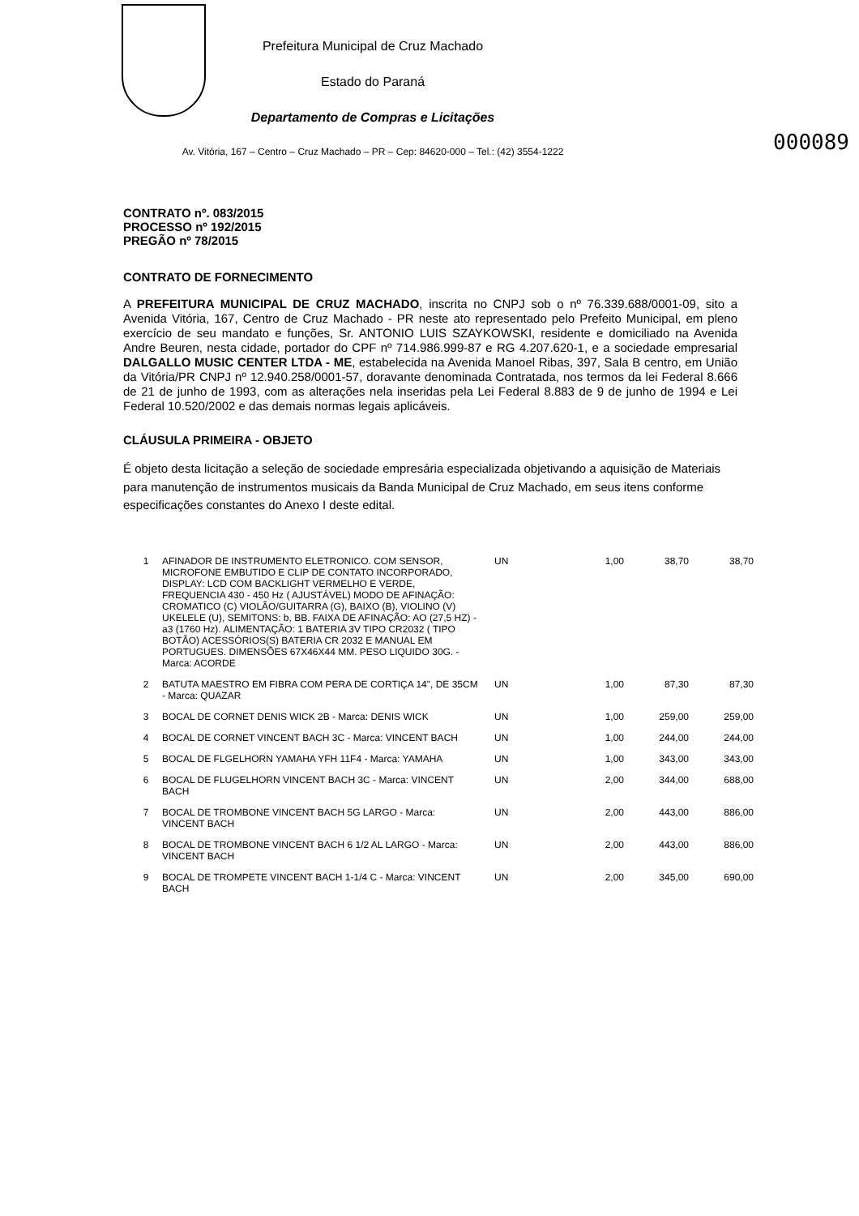Prefeitura Municipal de Cruz Machado
Estado do Paraná
Departamento de Compras e Licitações
000089
Av. Vitória, 167 – Centro – Cruz Machado – PR – Cep: 84620-000 – Tel.: (42) 3554-1222
CONTRATO nº. 083/2015
PROCESSO nº 192/2015
PREGÃO nº 78/2015
CONTRATO DE FORNECIMENTO
A PREFEITURA MUNICIPAL DE CRUZ MACHADO, inscrita no CNPJ sob o nº 76.339.688/0001-09, sito a Avenida Vitória, 167, Centro de Cruz Machado - PR neste ato representado pelo Prefeito Municipal, em pleno exercício de seu mandato e funções, Sr. ANTONIO LUIS SZAYKOWSKI, residente e domiciliado na Avenida Andre Beuren, nesta cidade, portador do CPF nº 714.986.999-87 e RG 4.207.620-1, e a sociedade empresarial DALGALLO MUSIC CENTER LTDA - ME, estabelecida na Avenida Manoel Ribas, 397, Sala B centro, em União da Vitória/PR CNPJ nº 12.940.258/0001-57, doravante denominada Contratada, nos termos da lei Federal 8.666 de 21 de junho de 1993, com as alterações nela inseridas pela Lei Federal 8.883 de 9 de junho de 1994 e Lei Federal 10.520/2002 e das demais normas legais aplicáveis.
CLÁUSULA PRIMEIRA - OBJETO
É objeto desta licitação a seleção de sociedade empresária especializada objetivando a aquisição de Materiais para manutenção de instrumentos musicais da Banda Municipal de Cruz Machado, em seus itens conforme especificações constantes do Anexo I deste edital.
| 1 | AFINADOR DE INSTRUMENTO ELETRONICO. COM SENSOR, MICROFONE EMBUTIDO E CLIP DE CONTATO INCORPORADO, DISPLAY: LCD COM BACKLIGHT VERMELHO E VERDE, FREQUENCIA 430 - 450 Hz ( AJUSTÁVEL) MODO DE AFINAÇÃO: CROMATICO (C) VIOLÃO/GUITARRA (G), BAIXO (B), VIOLINO (V) UKELELE (U), SEMITONS: b, BB. FAIXA DE AFINAÇÃO: AO (27,5 HZ) - a3 (1760 Hz). ALIMENTAÇÃO: 1 BATERIA 3V TIPO CR2032 ( TIPO BOTÃO) ACESSÓRIOS(S) BATERIA CR 2032 E MANUAL EM PORTUGUES. DIMENSÕES 67X46X44 MM. PESO LIQUIDO 30G. - Marca: ACORDE | UN | 1,00 | 38,70 | 38,70 |
| 2 | BATUTA MAESTRO EM FIBRA COM PERA DE CORTIÇA 14", DE 35CM - Marca: QUAZAR | UN | 1,00 | 87,30 | 87,30 |
| 3 | BOCAL DE CORNET DENIS WICK 2B - Marca: DENIS WICK | UN | 1,00 | 259,00 | 259,00 |
| 4 | BOCAL DE CORNET VINCENT BACH 3C - Marca: VINCENT BACH | UN | 1,00 | 244,00 | 244,00 |
| 5 | BOCAL DE FLGELHORN YAMAHA YFH 11F4 - Marca: YAMAHA | UN | 1,00 | 343,00 | 343,00 |
| 6 | BOCAL DE FLUGELHORN VINCENT BACH 3C - Marca: VINCENT BACH | UN | 2,00 | 344,00 | 688,00 |
| 7 | BOCAL DE TROMBONE VINCENT BACH 5G LARGO - Marca: VINCENT BACH | UN | 2,00 | 443,00 | 886,00 |
| 8 | BOCAL DE TROMBONE VINCENT BACH 6 1/2 AL LARGO - Marca: VINCENT BACH | UN | 2,00 | 443,00 | 886,00 |
| 9 | BOCAL DE TROMPETE VINCENT BACH 1-1/4 C - Marca: VINCENT BACH | UN | 2,00 | 345,00 | 690,00 |